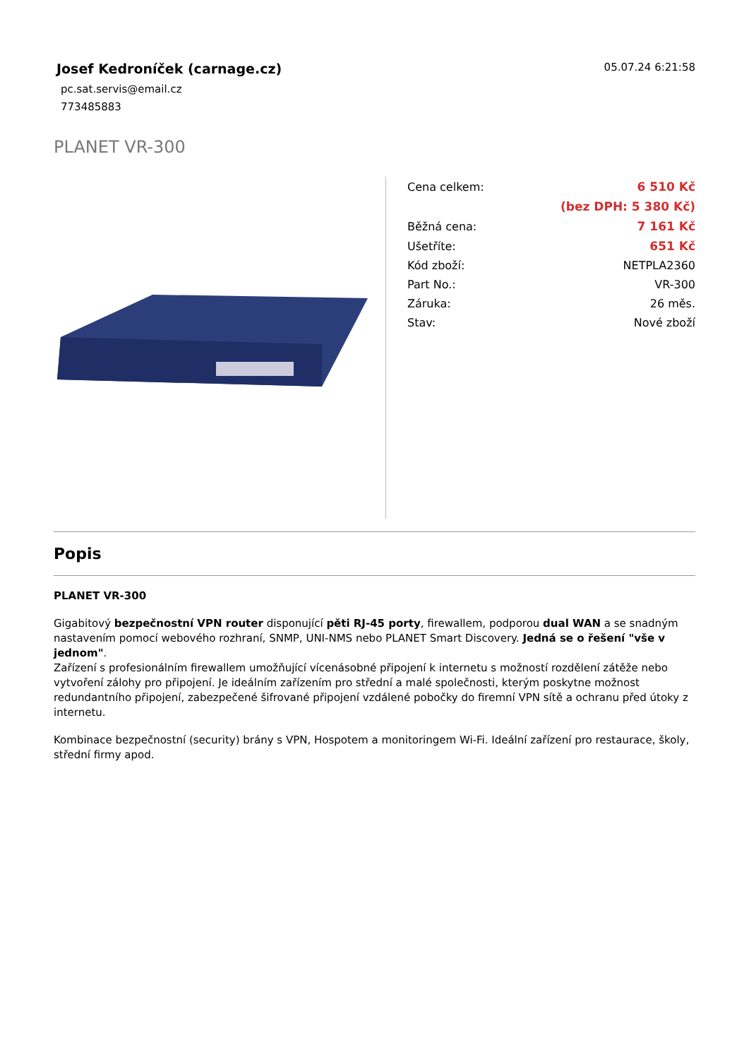Josef Kedroníček (carnage.cz)
05.07.24 6:21:58
pc.sat.servis@email.cz
773485883
PLANET VR-300
| Cena celkem: | 6 510 Kč |
| | (bez DPH: 5 380 Kč) |
| Běžná cena: | 7 161 Kč |
| Ušetříte: | 651 Kč |
| Kód zboží: | NETPLA2360 |
| Part No.: | VR-300 |
| Záruka: | 26 měs. |
| Stav: | Nové zboží |
Popis
PLANET VR-300
Gigabitový bezpečnostní VPN router disponující pěti RJ-45 porty, firewallem, podporou dual WAN a se snadným nastavením pomocí webového rozhraní, SNMP, UNI-NMS nebo PLANET Smart Discovery. Jedná se o řešení "vše v jednom".
Zařízení s profesionálním firewallem umožňující vícenásobné připojení k internetu s možností rozdělení zátěže nebo vytvoření zálohy pro připojení. Je ideálním zařízením pro střední a malé společnosti, kterým poskytne možnost redundantního připojení, zabezpečené šifrované připojení vzdálené pobočky do firemní VPN sítě a ochranu před útoky z internetu.
Kombinace bezpečnostní (security) brány s VPN, Hospotem a monitoringem Wi-Fi. Ideální zařízení pro restaurace, školy, střední firmy apod.